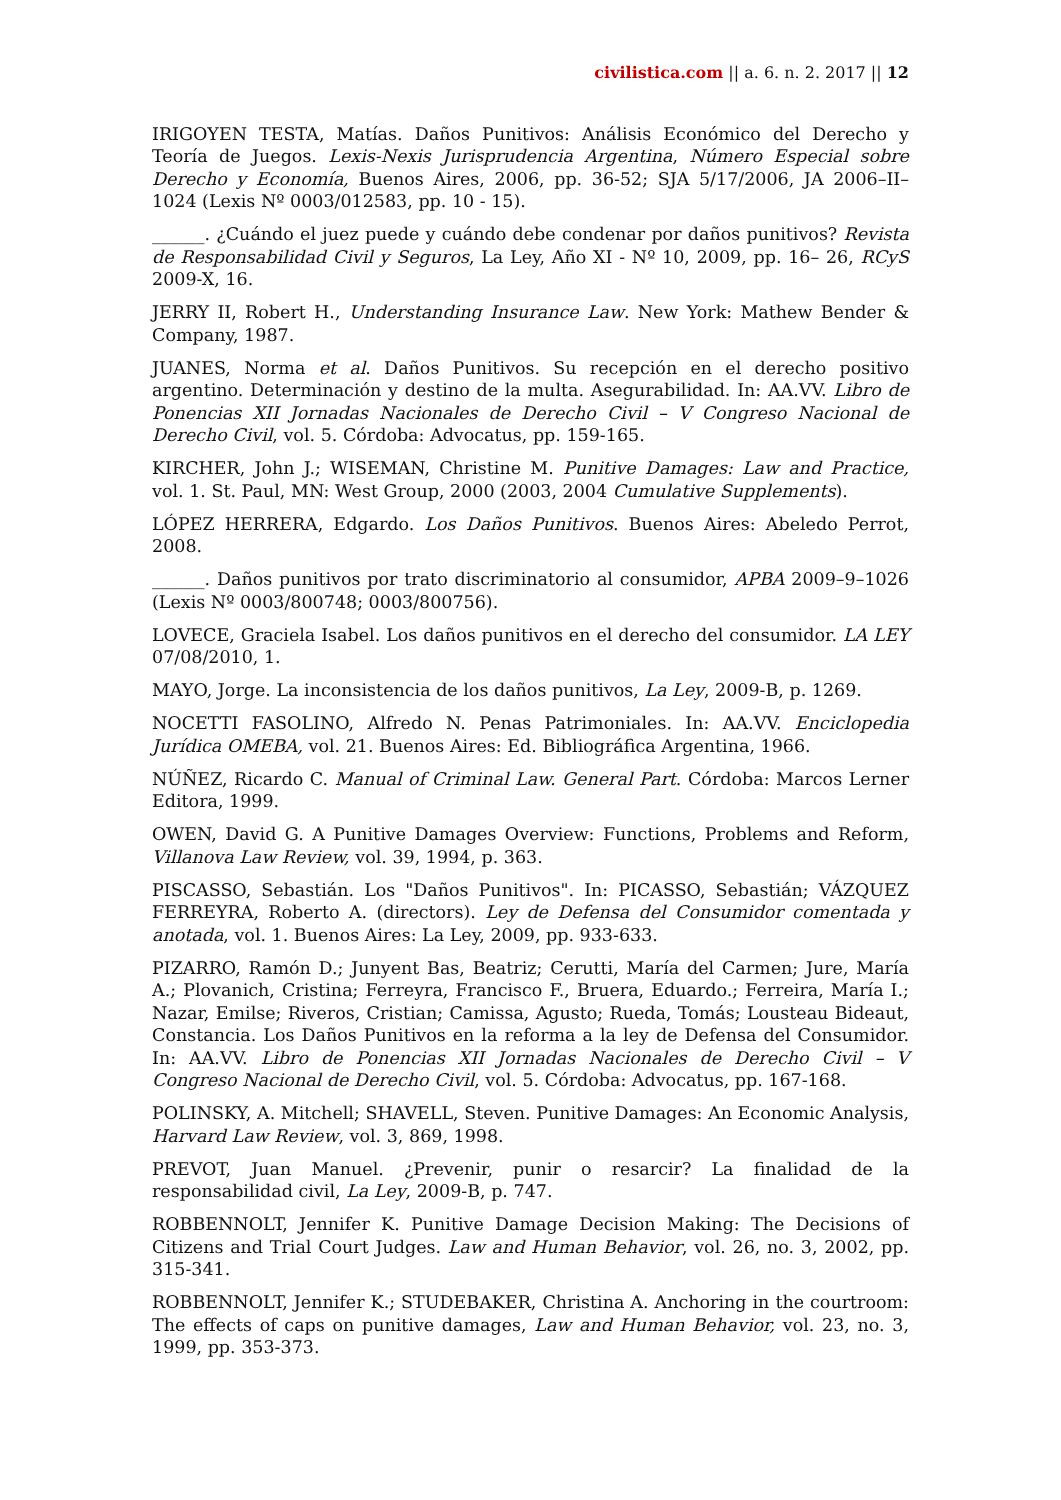civilistica.com || a. 6. n. 2. 2017 || 12
IRIGOYEN TESTA, Matías. Daños Punitivos: Análisis Económico del Derecho y Teoría de Juegos. Lexis-Nexis Jurisprudencia Argentina, Número Especial sobre Derecho y Economía, Buenos Aires, 2006, pp. 36-52; SJA 5/17/2006, JA 2006–II–1024 (Lexis Nº 0003/012583, pp. 10 - 15).
______. ¿Cuándo el juez puede y cuándo debe condenar por daños punitivos? Revista de Responsabilidad Civil y Seguros, La Ley, Año XI - Nº 10, 2009, pp. 16– 26, RCyS 2009-X, 16.
JERRY II, Robert H., Understanding Insurance Law. New York: Mathew Bender & Company, 1987.
JUANES, Norma et al. Daños Punitivos. Su recepción en el derecho positivo argentino. Determinación y destino de la multa. Asegurabilidad. In: AA.VV. Libro de Ponencias XII Jornadas Nacionales de Derecho Civil – V Congreso Nacional de Derecho Civil, vol. 5. Córdoba: Advocatus, pp. 159-165.
KIRCHER, John J.; WISEMAN, Christine M. Punitive Damages: Law and Practice, vol. 1. St. Paul, MN: West Group, 2000 (2003, 2004 Cumulative Supplements).
LÓPEZ HERRERA, Edgardo. Los Daños Punitivos. Buenos Aires: Abeledo Perrot, 2008.
______. Daños punitivos por trato discriminatorio al consumidor, APBA 2009–9–1026 (Lexis Nº 0003/800748; 0003/800756).
LOVECE, Graciela Isabel. Los daños punitivos en el derecho del consumidor. LA LEY 07/08/2010, 1.
MAYO, Jorge. La inconsistencia de los daños punitivos, La Ley, 2009-B, p. 1269.
NOCETTI FASOLINO, Alfredo N. Penas Patrimoniales. In: AA.VV. Enciclopedia Jurídica OMEBA, vol. 21. Buenos Aires: Ed. Bibliográfica Argentina, 1966.
NÚÑEZ, Ricardo C. Manual of Criminal Law. General Part. Córdoba: Marcos Lerner Editora, 1999.
OWEN, David G. A Punitive Damages Overview: Functions, Problems and Reform, Villanova Law Review, vol. 39, 1994, p. 363.
PISCASSO, Sebastián. Los "Daños Punitivos". In: PICASSO, Sebastián; VÁZQUEZ FERREYRA, Roberto A. (directors). Ley de Defensa del Consumidor comentada y anotada, vol. 1. Buenos Aires: La Ley, 2009, pp. 933-633.
PIZARRO, Ramón D.; Junyent Bas, Beatriz; Cerutti, María del Carmen; Jure, María A.; Plovanich, Cristina; Ferreyra, Francisco F., Bruera, Eduardo.; Ferreira, María I.; Nazar, Emilse; Riveros, Cristian; Camissa, Agusto; Rueda, Tomás; Lousteau Bideaut, Constancia. Los Daños Punitivos en la reforma a la ley de Defensa del Consumidor. In: AA.VV. Libro de Ponencias XII Jornadas Nacionales de Derecho Civil – V Congreso Nacional de Derecho Civil, vol. 5. Córdoba: Advocatus, pp. 167-168.
POLINSKY, A. Mitchell; SHAVELL, Steven. Punitive Damages: An Economic Analysis, Harvard Law Review, vol. 3, 869, 1998.
PREVOT, Juan Manuel. ¿Prevenir, punir o resarcir? La finalidad de la responsabilidad civil, La Ley, 2009-B, p. 747.
ROBBENNOLT, Jennifer K. Punitive Damage Decision Making: The Decisions of Citizens and Trial Court Judges. Law and Human Behavior, vol. 26, no. 3, 2002, pp. 315-341.
ROBBENNOLT, Jennifer K.; STUDEBAKER, Christina A. Anchoring in the courtroom: The effects of caps on punitive damages, Law and Human Behavior, vol. 23, no. 3, 1999, pp. 353-373.